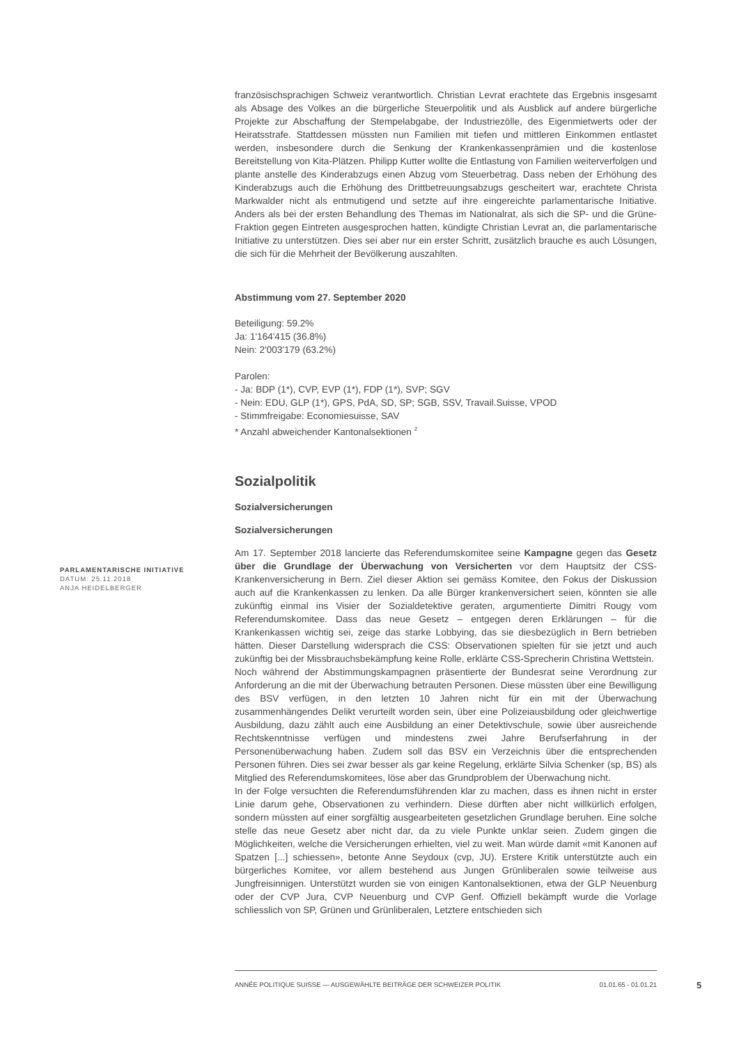französischsprachigen Schweiz verantwortlich. Christian Levrat erachtete das Ergebnis insgesamt als Absage des Volkes an die bürgerliche Steuerpolitik und als Ausblick auf andere bürgerliche Projekte zur Abschaffung der Stempelabgabe, der Industriezölle, des Eigenmietwerts oder der Heiratsstrafe. Stattdessen müssten nun Familien mit tiefen und mittleren Einkommen entlastet werden, insbesondere durch die Senkung der Krankenkassenprämien und die kostenlose Bereitstellung von Kita-Plätzen. Philipp Kutter wollte die Entlastung von Familien weiterverfolgen und plante anstelle des Kinderabzugs einen Abzug vom Steuerbetrag. Dass neben der Erhöhung des Kinderabzugs auch die Erhöhung des Drittbetreuungsabzugs gescheitert war, erachtete Christa Markwalder nicht als entmutigend und setzte auf ihre eingereichte parlamentarische Initiative. Anders als bei der ersten Behandlung des Themas im Nationalrat, als sich die SP- und die Grüne-Fraktion gegen Eintreten ausgesprochen hatten, kündigte Christian Levrat an, die parlamentarische Initiative zu unterstützen. Dies sei aber nur ein erster Schritt, zusätzlich brauche es auch Lösungen, die sich für die Mehrheit der Bevölkerung auszahlten.
Abstimmung vom 27. September 2020
Beteiligung: 59.2%
Ja: 1'164'415 (36.8%)
Nein: 2'003'179 (63.2%)
Parolen:
- Ja: BDP (1*), CVP, EVP (1*), FDP (1*), SVP; SGV
- Nein: EDU, GLP (1*), GPS, PdA, SD, SP; SGB, SSV, Travail.Suisse, VPOD
- Stimmfreigabe: Economiesuisse, SAV
* Anzahl abweichender Kantonalsektionen <sup>2</sup>
Sozialpolitik
Sozialversicherungen
Sozialversicherungen
Am 17. September 2018 lancierte das Referendumskomitee seine Kampagne gegen das Gesetz über die Grundlage der Überwachung von Versicherten vor dem Hauptsitz der CSS-Krankenversicherung in Bern. Ziel dieser Aktion sei gemäss Komitee, den Fokus der Diskussion auch auf die Krankenkassen zu lenken. Da alle Bürger krankenversichert seien, könnten sie alle zukünftig einmal ins Visier der Sozialdetektive geraten, argumentierte Dimitri Rougy vom Referendumskomitee. Dass das neue Gesetz – entgegen deren Erklärungen – für die Krankenkassen wichtig sei, zeige das starke Lobbying, das sie diesbezüglich in Bern betrieben hätten. Dieser Darstellung widersprach die CSS: Observationen spielten für sie jetzt und auch zukünftig bei der Missbrauchsbekämpfung keine Rolle, erklärte CSS-Sprecherin Christina Wettstein.
Noch während der Abstimmungskampagnen präsentierte der Bundesrat seine Verordnung zur Anforderung an die mit der Überwachung betrauten Personen. Diese müssten über eine Bewilligung des BSV verfügen, in den letzten 10 Jahren nicht für ein mit der Überwachung zusammenhängendes Delikt verurteilt worden sein, über eine Polizeiausbildung oder gleichwertige Ausbildung, dazu zählt auch eine Ausbildung an einer Detektivschule, sowie über ausreichende Rechtskenntnisse verfügen und mindestens zwei Jahre Berufserfahrung in der Personenüberwachung haben. Zudem soll das BSV ein Verzeichnis über die entsprechenden Personen führen. Dies sei zwar besser als gar keine Regelung, erklärte Silvia Schenker (sp, BS) als Mitglied des Referendumskomitees, löse aber das Grundproblem der Überwachung nicht.
In der Folge versuchten die Referendumsführenden klar zu machen, dass es ihnen nicht in erster Linie darum gehe, Observationen zu verhindern. Diese dürften aber nicht willkürlich erfolgen, sondern müssten auf einer sorgfältig ausgearbeiteten gesetzlichen Grundlage beruhen. Eine solche stelle das neue Gesetz aber nicht dar, da zu viele Punkte unklar seien. Zudem gingen die Möglichkeiten, welche die Versicherungen erhielten, viel zu weit. Man würde damit «mit Kanonen auf Spatzen [...] schiessen», betonte Anne Seydoux (cvp, JU). Erstere Kritik unterstützte auch ein bürgerliches Komitee, vor allem bestehend aus Jungen Grünliberalen sowie teilweise aus Jungfreisinnigen. Unterstützt wurden sie von einigen Kantonalsektionen, etwa der GLP Neuenburg oder der CVP Jura, CVP Neuenburg und CVP Genf. Offiziell bekämpft wurde die Vorlage schliesslich von SP, Grünen und Grünliberalen, Letztere entschieden sich
PARLAMENTARISCHE INITIATIVE
DATUM: 25.11.2018
ANJA HEIDELBERGER
ANNÉE POLITIQUE SUISSE — AUSGEWÄHLTE BEITRÄGE DER SCHWEIZER POLITIK 01.01.65 - 01.01.21
5